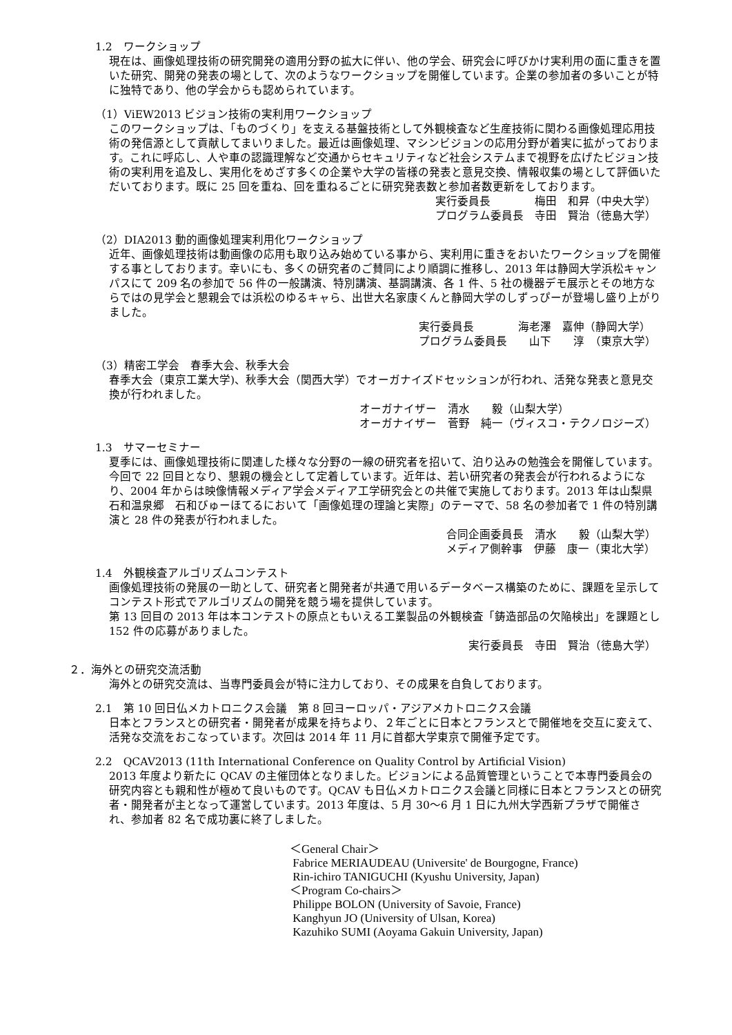1.2　ワークショップ
現在は、画像処理技術の研究開発の適用分野の拡大に伴い、他の学会、研究会に呼びかけ実利用の面に重きを置いた研究、開発の発表の場として、次のようなワークショップを開催しています。企業の参加者の多いことが特に独特であり、他の学会からも認められています。
（1）ViEW2013 ビジョン技術の実利用ワークショップ
このワークショップは、「ものづくり」を支える基盤技術として外観検査など生産技術に関わる画像処理応用技術の発信源として貢献してまいりました。最近は画像処理、マシンビジョンの応用分野が着実に拡がっております。これに呼応し、人や車の認識理解など交通からセキュリティなど社会システムまで視野を広げたビジョン技術の実利用を追及し、実用化をめざす多くの企業や大学の皆様の発表と意見交換、情報収集の場として評価いただいております。既に 25 回を重ね、回を重ねるごとに研究発表数と参加者数更新をしております。
実行委員長　　　　梅田　和昇（中央大学） プログラム委員長　寺田　賢治（徳島大学）
（2）DIA2013 動的画像処理実利用化ワークショップ
近年、画像処理技術は動画像の応用も取り込み始めている事から、実利用に重きをおいたワークショップを開催する事としております。幸いにも、多くの研究者のご賛同により順調に推移し、2013 年は静岡大学浜松キャンパスにて 209 名の参加で 56 件の一般講演、特別講演、基調講演、各 1 件、5 社の機器デモ展示とその地方ならではの見学会と懇親会では浜松のゆるキャら、出世大名家康くんと静岡大学のしずっぴーが登場し盛り上がりました。
実行委員長　　　　海老澤　嘉伸（静岡大学） プログラム委員長　　山下　　淳　（東京大学）
（3）精密工学会　春季大会、秋季大会
春季大会（東京工業大学)、秋季大会（関西大学）でオーガナイズドセッションが行われ、活発な発表と意見交換が行われました。
オーガナイザー　清水　　毅（山梨大学）　　　　　 オーガナイザー　菅野　純一（ヴィスコ・テクノロジーズ）
1.3　サマーセミナー
夏季には、画像処理技術に関連した様々な分野の一線の研究者を招いて、泊り込みの勉強会を開催しています。今回で 22 回目となり、懇親の機会として定着しています。近年は、若い研究者の発表会が行われるようになり、2004 年からは映像情報メディア学会メディア工学研究会との共催で実施しております。2013 年は山梨県石和温泉郷　石和びゅーほてるにおいて「画像処理の理論と実際」のテーマで、58 名の参加者で 1 件の特別講演と 28 件の発表が行われました。
合同企画委員長　清水　　毅（山梨大学） メディア側幹事　伊藤　康一（東北大学）
1.4　外観検査アルゴリズムコンテスト
画像処理技術の発展の一助として、研究者と開発者が共通で用いるデータベース構築のために、課題を呈示してコンテスト形式でアルゴリズムの開発を競う場を提供しています。
第 13 回目の 2013 年は本コンテストの原点ともいえる工業製品の外観検査「鋳造部品の欠陥検出」を課題とし 152 件の応募がありました。
実行委員長　寺田　賢治（徳島大学）
２．海外との研究交流活動
海外との研究交流は、当専門委員会が特に注力しており、その成果を自負しております。
2.1　第 10 回日仏メカトロニクス会議　第 8 回ヨーロッパ・アジアメカトロニクス会議
日本とフランスとの研究者・開発者が成果を持ちより、２年ごとに日本とフランスとで開催地を交互に変えて、活発な交流をおこなっています。次回は 2014 年 11 月に首都大学東京で開催予定です。
2.2　QCAV2013 (11th International Conference on Quality Control by Artificial Vision)
2013 年度より新たに QCAV の主催団体となりました。ビジョンによる品質管理ということで本専門委員会の研究内容とも親和性が極めて良いものです。QCAV も日仏メカトロニクス会議と同様に日本とフランスとの研究者・開発者が主となって運営しています。2013 年度は、5 月 30～6 月 1 日に九州大学西新プラザで開催され、参加者 82 名で成功裏に終了しました。
＜General Chair＞
Fabrice MERIAUDEAU (Universite' de Bourgogne, France)
Rin-ichiro TANIGUCHI (Kyushu University, Japan)
＜Program Co-chairs＞
Philippe BOLON (University of Savoie, France)
Kanghyun JO (University of Ulsan, Korea)
Kazuhiko SUMI (Aoyama Gakuin University, Japan)